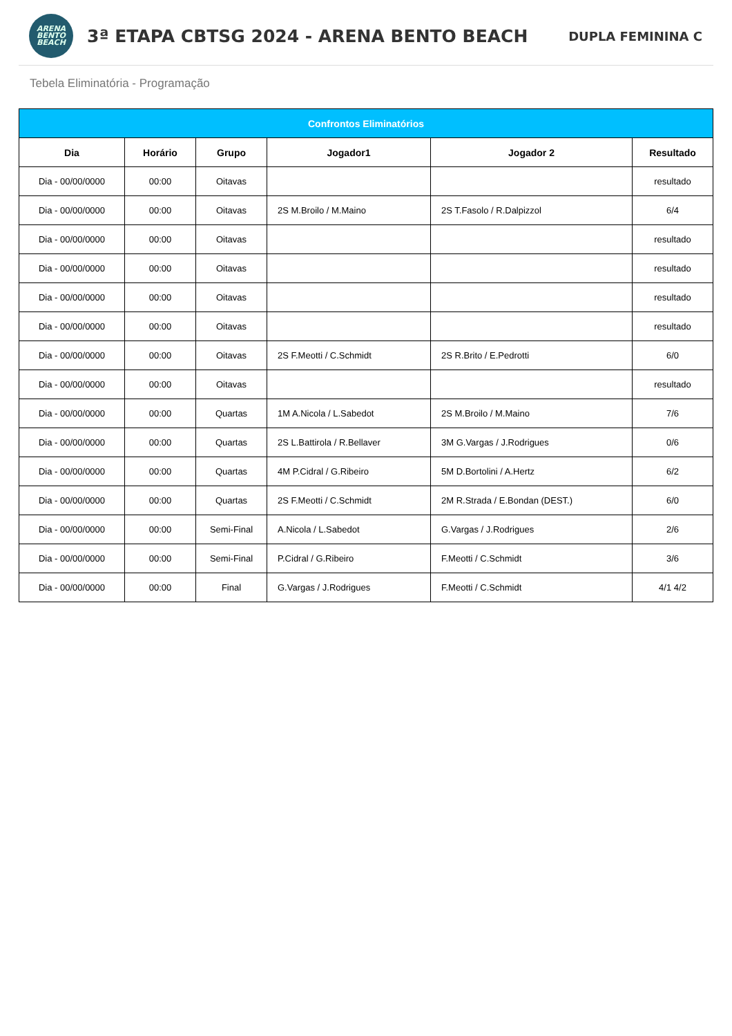ARENA
BENTO
BEACH
3ª ETAPA CBTSG 2024 - ARENA BENTO BEACH
DUPLA FEMININA C
Tebela Eliminatória - Programação
| Confrontos Eliminatórios | | | | | |
| --- | --- | --- | --- | --- | --- |
| Dia | Horário | Grupo | Jogador1 | Jogador 2 | Resultado |
| Dia - 00/00/0000 | 00:00 | Oitavas | | | resultado |
| Dia - 00/00/0000 | 00:00 | Oitavas | 2S M.Broilo / M.Maino | 2S T.Fasolo / R.Dalpizzol | 6/4 |
| Dia - 00/00/0000 | 00:00 | Oitavas | | | resultado |
| Dia - 00/00/0000 | 00:00 | Oitavas | | | resultado |
| Dia - 00/00/0000 | 00:00 | Oitavas | | | resultado |
| Dia - 00/00/0000 | 00:00 | Oitavas | | | resultado |
| Dia - 00/00/0000 | 00:00 | Oitavas | 2S F.Meotti / C.Schmidt | 2S R.Brito / E.Pedrotti | 6/0 |
| Dia - 00/00/0000 | 00:00 | Oitavas | | | resultado |
| Dia - 00/00/0000 | 00:00 | Quartas | 1M A.Nicola / L.Sabedot | 2S M.Broilo / M.Maino | 7/6 |
| Dia - 00/00/0000 | 00:00 | Quartas | 2S L.Battirola / R.Bellaver | 3M G.Vargas / J.Rodrigues | 0/6 |
| Dia - 00/00/0000 | 00:00 | Quartas | 4M P.Cidral / G.Ribeiro | 5M D.Bortolini / A.Hertz | 6/2 |
| Dia - 00/00/0000 | 00:00 | Quartas | 2S F.Meotti / C.Schmidt | 2M R.Strada / E.Bondan (DEST.) | 6/0 |
| Dia - 00/00/0000 | 00:00 | Semi-Final | A.Nicola / L.Sabedot | G.Vargas / J.Rodrigues | 2/6 |
| Dia - 00/00/0000 | 00:00 | Semi-Final | P.Cidral / G.Ribeiro | F.Meotti / C.Schmidt | 3/6 |
| Dia - 00/00/0000 | 00:00 | Final | G.Vargas / J.Rodrigues | F.Meotti / C.Schmidt | 4/1 4/2 |